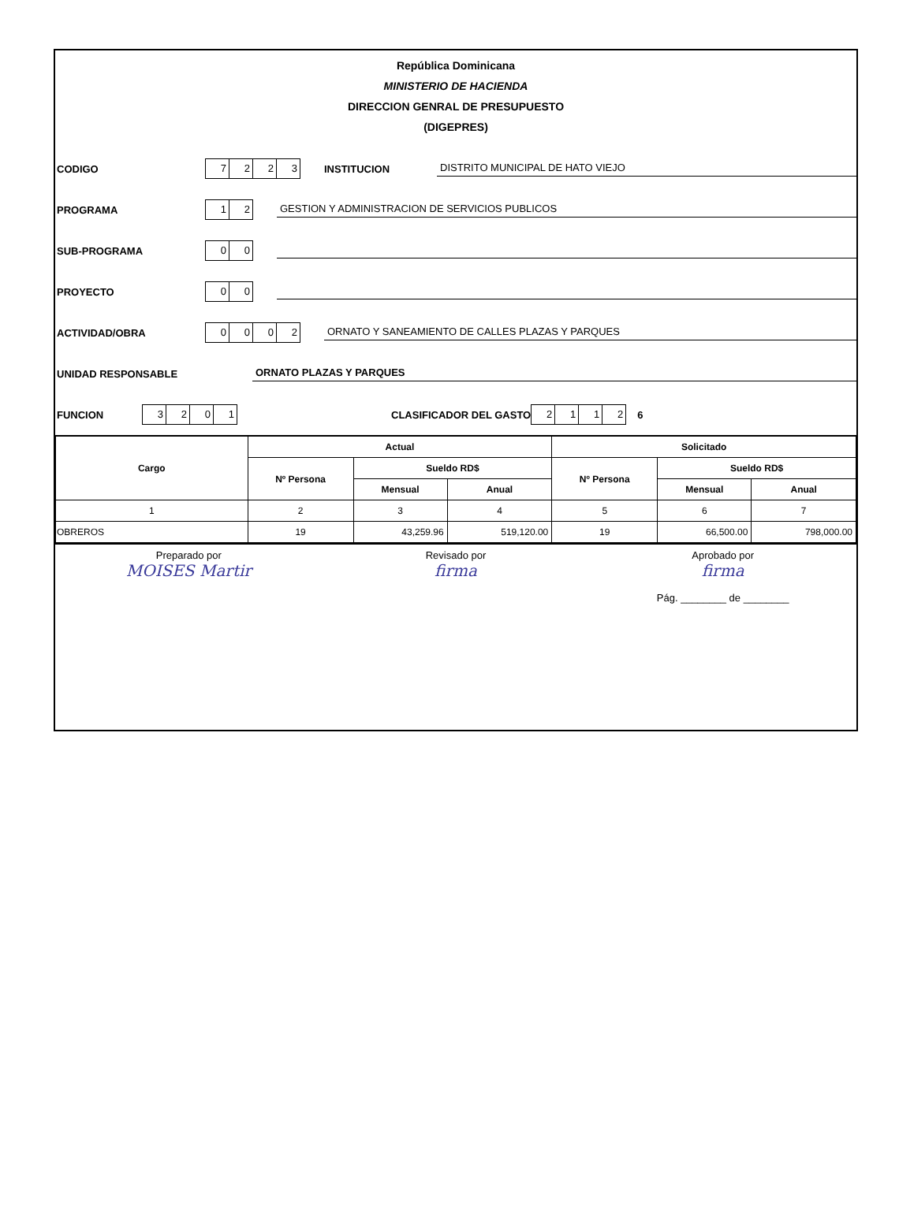República Dominicana
MINISTERIO DE HACIENDA
DIRECCION GENRAL DE PRESUPUESTO
(DIGEPRES)
CODIGO 7223 INSTITUCION DISTRITO MUNICIPAL DE HATO VIEJO
PROGRAMA 12 GESTION Y ADMINISTRACION DE SERVICIOS PUBLICOS
SUB-PROGRAMA 00
PROYECTO 00
ACTIVIDAD/OBRA 0002 ORNATO Y SANEAMIENTO DE CALLES PLAZAS Y PARQUES
UNIDAD RESPONSABLE ORNATO PLAZAS Y PARQUES
FUNCION 3201 CLASIFICADOR DEL GASTO 2112 6
| Cargo | Actual | | | Solicitado | | |
| --- | --- | --- | --- | --- | --- | --- |
| | Nº Persona | Sueldo RD$ | | Nº Persona | Sueldo RD$ | |
| | | Mensual | Anual | | Mensual | Anual |
| 1 | 2 | 3 | 4 | 5 | 6 | 7 |
| OBREROS | 19 | 43,259.96 | 519,120.00 | 19 | 66,500.00 | 798,000.00 |
Preparado por
MOISES Martir
Revisado por
firma
Aprobado por
firma
Pág. ________ de ________